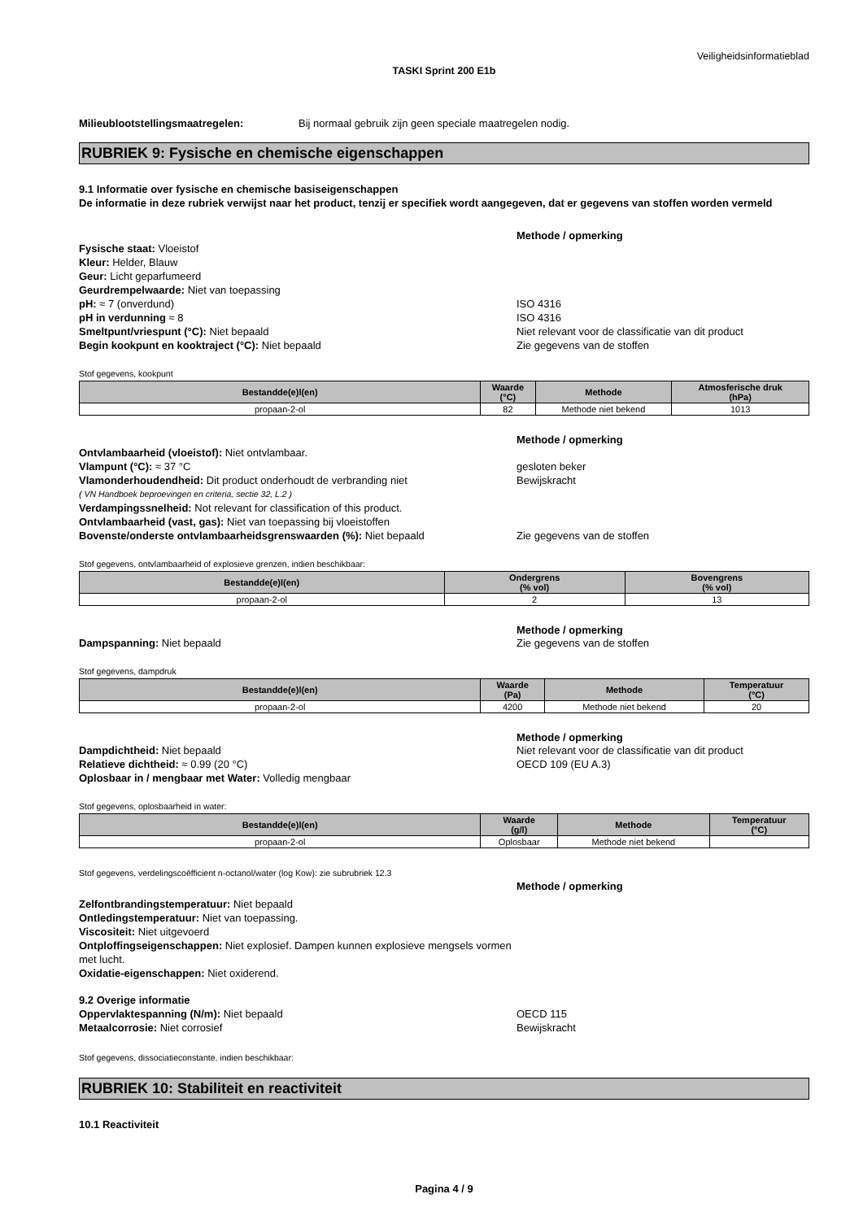Veiligheidsinformatieblad
TASKI Sprint 200 E1b
Milieublootstellingsmaatregelen: Bij normaal gebruik zijn geen speciale maatregelen nodig.
RUBRIEK 9: Fysische en chemische eigenschappen
9.1 Informatie over fysische en chemische basiseigenschappen
De informatie in deze rubriek verwijst naar het product, tenzij er specifiek wordt aangegeven, dat er gegevens van stoffen worden vermeld
Methode / opmerking
Fysische staat: Vloeistof
Kleur: Helder, Blauw
Geur: Licht geparfumeerd
Geurdrempelwaarde: Niet van toepassing
pH: ≈ 7 (onverdund)
pH in verdunning ≈ 8
Smeltpunt/vriespunt (°C): Niet bepaald
Begin kookpunt en kooktraject (°C): Niet bepaald
ISO 4316
ISO 4316
Niet relevant voor de classificatie van dit product
Zie gegevens van de stoffen
Stof gegevens, kookpunt
| Bestandde(e)l(en) | Waarde (°C) | Methode | Atmosferische druk (hPa) |
| --- | --- | --- | --- |
| propaan-2-ol | 82 | Methode niet bekend | 1013 |
Methode / opmerking
Ontvlambaarheid (vloeistof): Niet ontvlambaar.
Vlampunt (°C): ≈ 37 °C
Vlamonderhoudendheid: Dit product onderhoudt de verbranding niet
( VN Handboek beproevingen en criteria, sectie 32, L.2 )
Verdampingssnelheid: Not relevant for classification of this product.
Ontvlambaarheid (vast, gas): Niet van toepassing bij vloeistoffen
gesloten beker
Bewijskracht
Bovenste/onderste ontvlambaarheidsgrenswaarden (%): Niet bepaald Zie gegevens van de stoffen
Stof gegevens, ontvlambaarheid of explosieve grenzen, indien beschikbaar:
| Bestandde(e)l(en) | Ondergrens (% vol) | Bovengrens (% vol) |
| --- | --- | --- |
| propaan-2-ol | 2 | 13 |
Methode / opmerking
Dampspanning: Niet bepaald Zie gegevens van de stoffen
Stof gegevens, dampdruk
| Bestandde(e)l(en) | Waarde (Pa) | Methode | Temperatuur (°C) |
| --- | --- | --- | --- |
| propaan-2-ol | 4200 | Methode niet bekend | 20 |
Methode / opmerking
Dampdichtheid: Niet bepaald
Relatieve dichtheid: ≈ 0.99 (20 °C)
Oplosbaar in / mengbaar met Water: Volledig mengbaar
Niet relevant voor de classificatie van dit product
OECD 109 (EU A.3)
Stof gegevens, oplosbaarheid in water:
| Bestandde(e)l(en) | Waarde (g/l) | Methode | Temperatuur (°C) |
| --- | --- | --- | --- |
| propaan-2-ol | Oplosbaar | Methode niet bekend | |
Stof gegevens, verdelingscoëfficient n-octanol/water (log Kow): zie subrubriek 12.3
Methode / opmerking
Zelfontbrandingstemperatuur: Niet bepaald
Ontledingstemperatuur: Niet van toepassing.
Viscositeit: Niet uitgevoerd
Ontploffingseigenschappen: Niet explosief. Dampen kunnen explosieve mengsels vormen met lucht.
Oxidatie-eigenschappen: Niet oxiderend.
9.2 Overige informatie
Oppervlaktespanning (N/m): Niet bepaald
Metaalcorrosie: Niet corrosief
OECD 115
Bewijskracht
Stof gegevens, dissociatieconstante, indien beschikbaar:
RUBRIEK 10: Stabiliteit en reactiviteit
10.1 Reactiviteit
Pagina 4 / 9